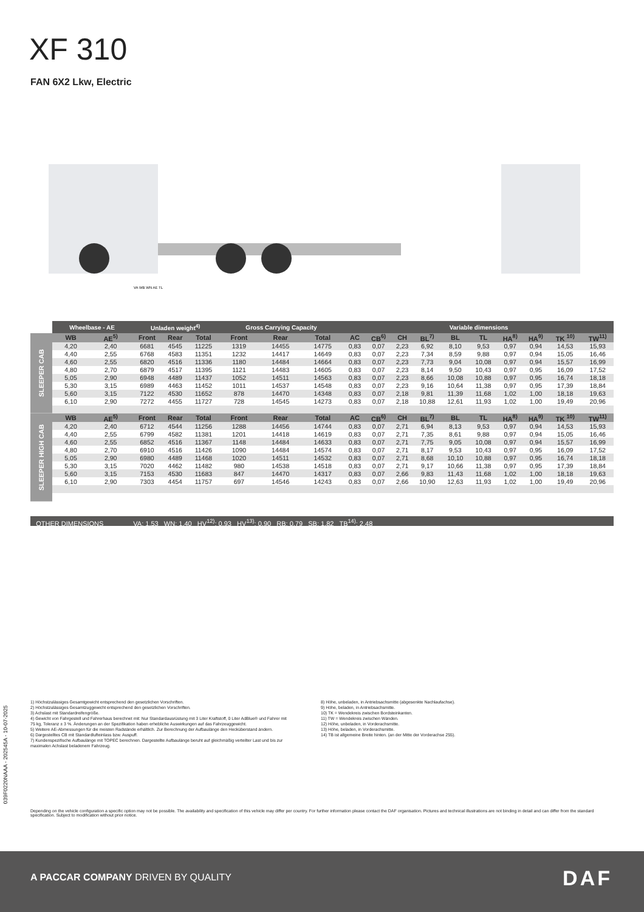XF 310
FAN 6X2 Lkw, Electric
VA WB WN AE TL
| | Wheelbase - AE | | Unladen weight<sup>4)</sup> | | | Gross Carrying Capacity | | | Variable dimensions | | | | | | | | | |
| --- | --- | --- | --- | --- | --- | --- | --- | --- | --- | --- | --- | --- | --- | --- | --- | --- | --- | --- |
| SLEEPER CAB | WB | AE<sup>5)</sup> | Front | Rear | Total | Front | Rear | Total | AC | CB<sup>6)</sup> | CH | BL<sup>7)</sup> | BL | TL | HA<sup>8)</sup> | HA<sup>9)</sup> | TK <sup>10)</sup> | TW<sup>11)</sup> |
| | 4,20 | 2,40 | 6681 | 4545 | 11225 | 1319 | 14455 | 14775 | 0,83 | 0,07 | 2,23 | 6,92 | 8,10 | 9,53 | 0,97 | 0,94 | 14,53 | 15,93 |
| | 4,40 | 2,55 | 6768 | 4583 | 11351 | 1232 | 14417 | 14649 | 0,83 | 0,07 | 2,23 | 7,34 | 8,59 | 9,88 | 0,97 | 0,94 | 15,05 | 16,46 |
| | 4,60 | 2,55 | 6820 | 4516 | 11336 | 1180 | 14484 | 14664 | 0,83 | 0,07 | 2,23 | 7,73 | 9,04 | 10,08 | 0,97 | 0,94 | 15,57 | 16,99 |
| | 4,80 | 2,70 | 6879 | 4517 | 11395 | 1121 | 14483 | 14605 | 0,83 | 0,07 | 2,23 | 8,14 | 9,50 | 10,43 | 0,97 | 0,95 | 16,09 | 17,52 |
| | 5,05 | 2,90 | 6948 | 4489 | 11437 | 1052 | 14511 | 14563 | 0,83 | 0,07 | 2,23 | 8,66 | 10,08 | 10,88 | 0,97 | 0,95 | 16,74 | 18,18 |
| | 5,30 | 3,15 | 6989 | 4463 | 11452 | 1011 | 14537 | 14548 | 0,83 | 0,07 | 2,23 | 9,16 | 10,64 | 11,38 | 0,97 | 0,95 | 17,39 | 18,84 |
| | 5,60 | 3,15 | 7122 | 4530 | 11652 | 878 | 14470 | 14348 | 0,83 | 0,07 | 2,18 | 9,81 | 11,39 | 11,68 | 1,02 | 1,00 | 18,18 | 19,63 |
| | 6,10 | 2,90 | 7272 | 4455 | 11727 | 728 | 14545 | 14273 | 0,83 | 0,07 | 2,18 | 10,88 | 12,61 | 11,93 | 1,02 | 1,00 | 19,49 | 20,96 |
| SLEEPER HIGH CAB | WB | AE<sup>5)</sup> | Front | Rear | Total | Front | Rear | Total | AC | CB<sup>6)</sup> | CH | BL<sup>7)</sup> | BL | TL | HA<sup>8)</sup> | HA<sup>9)</sup> | TK <sup>10)</sup> | TW<sup>11)</sup> |
| | 4,20 | 2,40 | 6712 | 4544 | 11256 | 1288 | 14456 | 14744 | 0,83 | 0,07 | 2,71 | 6,94 | 8,13 | 9,53 | 0,97 | 0,94 | 14,53 | 15,93 |
| | 4,40 | 2,55 | 6799 | 4582 | 11381 | 1201 | 14418 | 14619 | 0,83 | 0,07 | 2,71 | 7,35 | 8,61 | 9,88 | 0,97 | 0,94 | 15,05 | 16,46 |
| | 4,60 | 2,55 | 6852 | 4516 | 11367 | 1148 | 14484 | 14633 | 0,83 | 0,07 | 2,71 | 7,75 | 9,05 | 10,08 | 0,97 | 0,94 | 15,57 | 16,99 |
| | 4,80 | 2,70 | 6910 | 4516 | 11426 | 1090 | 14484 | 14574 | 0,83 | 0,07 | 2,71 | 8,17 | 9,53 | 10,43 | 0,97 | 0,95 | 16,09 | 17,52 |
| | 5,05 | 2,90 | 6980 | 4489 | 11468 | 1020 | 14511 | 14532 | 0,83 | 0,07 | 2,71 | 8,68 | 10,10 | 10,88 | 0,97 | 0,95 | 16,74 | 18,18 |
| | 5,30 | 3,15 | 7020 | 4462 | 11482 | 980 | 14538 | 14518 | 0,83 | 0,07 | 2,71 | 9,17 | 10,66 | 11,38 | 0,97 | 0,95 | 17,39 | 18,84 |
| | 5,60 | 3,15 | 7153 | 4530 | 11683 | 847 | 14470 | 14317 | 0,83 | 0,07 | 2,66 | 9,83 | 11,43 | 11,68 | 1,02 | 1,00 | 18,18 | 19,63 |
| | 6,10 | 2,90 | 7303 | 4454 | 11757 | 697 | 14546 | 14243 | 0,83 | 0,07 | 2,66 | 10,90 | 12,63 | 11,93 | 1,02 | 1,00 | 19,49 | 20,96 |
OTHER DIMENSIONS VA: 1,53 WN: 1,40 HV<sup>12)</sup>: 0,93 HV<sup>13)</sup>: 0,90 RB: 0,79 SB: 1,82 TB<sup>14)</sup>: 2,48
039F0220NAAA - 202545A - 10-07-2025
1) Höchstzulässiges Gesamtgewicht entsprechend den gesetzlichen Vorschriften.
2) Höchstzulässiges Gesamtzuggewicht entsprechend den gesetzlichen Vorschriften.
3) Achslast mit Standardreifengröße.
4) Gewicht von Fahrgestell und Fahrerhaus berechnet mit: Nur Standardausrüstung mit 3 Liter Kraftstoff, 0 Liter AdBlue® und Fahrer mit 75 kg, Toleranz ± 3 %. Änderungen an der Spezifikation haben erhebliche Auswirkungen auf das Fahrzeuggewicht.
5) Weitere AE-Abmessungen für die meisten Radstände erhältlich. Zur Berechnung der Aufbaulänge den Hecküberstand ändern.
6) Dargestelltes CB mit Standardlufteinlass bzw. Auspuff.
7) Kundenspezifische Aufbaulänge mit TOPEC berechnen. Dargestellte Aufbaulänge beruht auf gleichmäßig verteilter Last und bis zur maximalen Achslast beladenem Fahrzeug.
8) Höhe, unbeladen, in Antriebsachsmitte (abgesenkte Nachlaufachse).
9) Höhe, beladen, in Antriebsachsmitte.
10) TK = Wendekreis zwischen Bordsteinkanten.
11) TW = Wendekreis zwischen Wänden.
12) Höhe, unbeladen, in Vorderachsmitte.
13) Höhe, beladen, in Vorderachsmitte.
14) TB ist allgemeine Breite hinten. (an der Mitte der Vorderachse 255).
Depending on the vehicle configuration a specific option may not be possible. The availability and specification of this vehicle may differ per country. For further information please contact the DAF organisation. Pictures and technical illustrations are not binding in detail and can differ from the standard specification. Subject to modification without prior notice.
A PACCAR COMPANY DRIVEN BY QUALITY
DAF